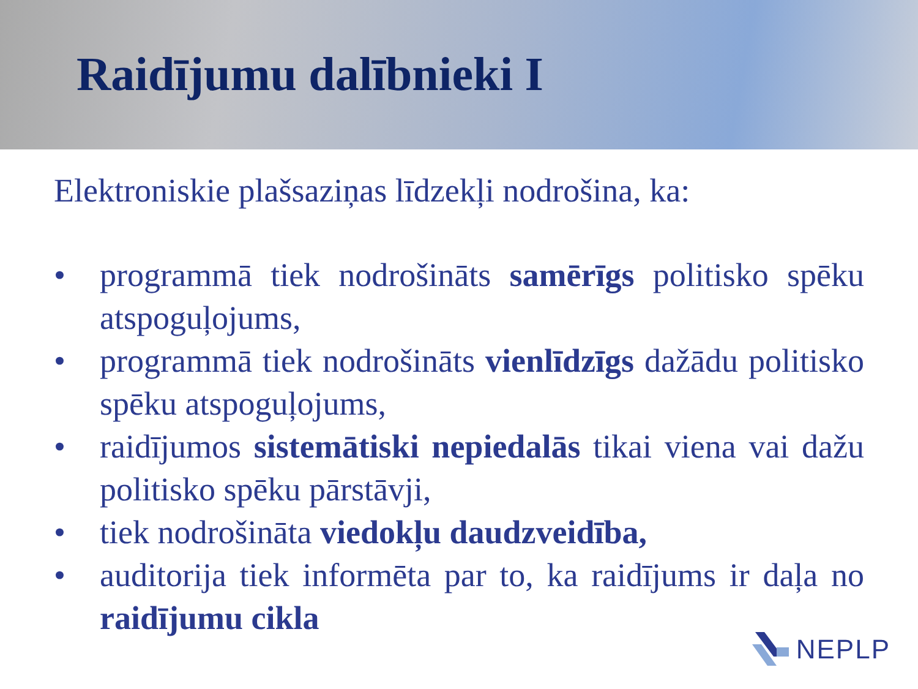Raidījumu dalībnieki I
Elektroniskie plašsaziņas līdzekļi nodrošina, ka:
• programmā tiek nodrošināts samērīgs politisko spēku atspoguļojums,
• programmā tiek nodrošināts vienlīdzīgs dažādu politisko spēku atspoguļojums,
• raidījumos sistemātiski nepiedalās tikai viena vai dažu politisko spēku pārstāvji,
• tiek nodrošināta viedokļu daudzveidība,
• auditorija tiek informēta par to, ka raidījums ir daļa no raidījumu cikla
NEPLP